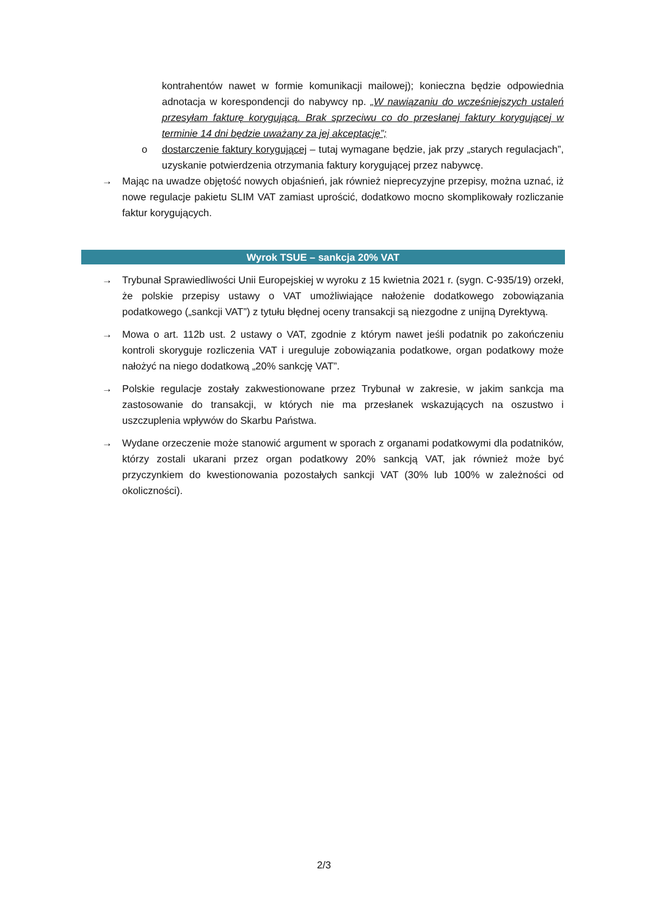kontrahentów nawet w formie komunikacji mailowej); konieczna będzie odpowiednia adnotacja w korespondencji do nabywcy np. „W nawiązaniu do wcześniejszych ustaleń przesyłam fakturę korygującą. Brak sprzeciwu co do przesłanej faktury korygującej w terminie 14 dni będzie uważany za jej akceptację”;
o dostarczenie faktury korygującej – tutaj wymagane będzie, jak przy „starych regulacjach”, uzyskanie potwierdzenia otrzymania faktury korygującej przez nabywcę.
→ Mając na uwadze objętość nowych objaśnień, jak również nieprecyzyjne przepisy, można uznać, iż nowe regulacje pakietu SLIM VAT zamiast uprościć, dodatkowo mocno skomplikowały rozliczanie faktur korygujących.
Wyrok TSUE – sankcja 20% VAT
→ Trybunał Sprawiedliwości Unii Europejskiej w wyroku z 15 kwietnia 2021 r. (sygn. C-935/19) orzekł, że polskie przepisy ustawy o VAT umożliwiające nałożenie dodatkowego zobowiązania podatkowego („sankcji VAT”) z tytułu błędnej oceny transakcji są niezgodne z unijną Dyrektywą.
→ Mowa o art. 112b ust. 2 ustawy o VAT, zgodnie z którym nawet jeśli podatnik po zakończeniu kontroli skoryguje rozliczenia VAT i ureguluje zobowiązania podatkowe, organ podatkowy może nałożyć na niego dodatkową „20% sankcję VAT”.
→ Polskie regulacje zostały zakwestionowane przez Trybunał w zakresie, w jakim sankcja ma zastosowanie do transakcji, w których nie ma przesłanek wskazujących na oszustwo i uszczuplenia wpływów do Skarbu Państwa.
→ Wydane orzeczenie może stanowić argument w sporach z organami podatkowymi dla podatników, którzy zostali ukarani przez organ podatkowy 20% sankcją VAT, jak również może być przyczynkiem do kwestionowania pozostałych sankcji VAT (30% lub 100% w zależności od okoliczności).
2/3